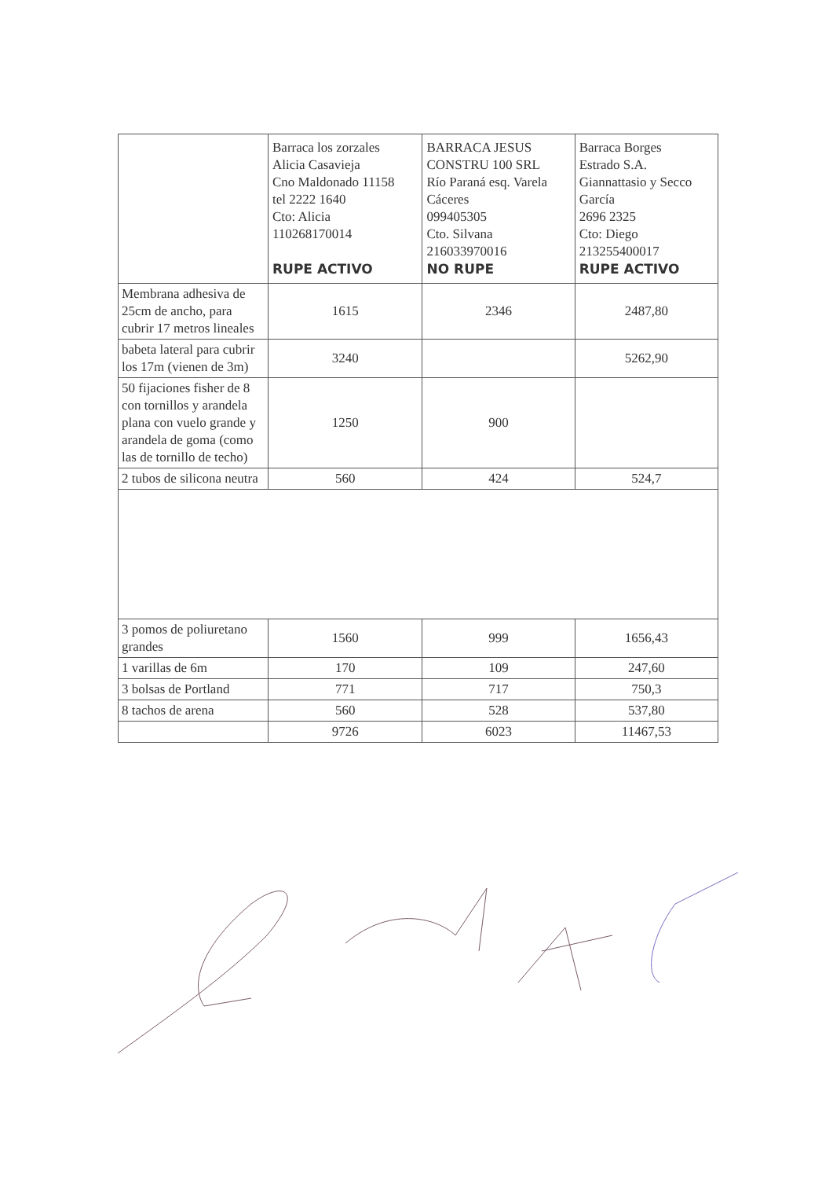| | Barraca los zorzales Alicia Casavieja Cno Maldonado 11158 tel 2222 1640 Cto: Alicia 110268170014 RUPE ACTIVO | BARRACA JESUS CONSTRU 100 SRL Río Paraná esq. Varela Cáceres 099405305 Cto. Silvana 216033970016 NO RUPE | Barraca Borges Estrado S.A. Giannattasio y Secco García 2696 2325 Cto: Diego 213255400017 RUPE ACTIVO |
| Membrana adhesiva de 25cm de ancho, para cubrir 17 metros lineales | 1615 | 2346 | 2487,80 |
| babeta lateral para cubrir los 17m (vienen de 3m) | 3240 | | 5262,90 |
| 50 fijaciones fisher de 8 con tornillos y arandela plana con vuelo grande y arandela de goma (como las de tornillo de techo) | 1250 | 900 | |
| 2 tubos de silicona neutra | 560 | 424 | 524,7 |
| 3 pomos de poliuretano grandes | 1560 | 999 | 1656,43 |
| 1 varillas de 6m | 170 | 109 | 247,60 |
| 3 bolsas de Portland | 771 | 717 | 750,3 |
| 8 tachos de arena | 560 | 528 | 537,80 |
| | 9726 | 6023 | 11467,53 |